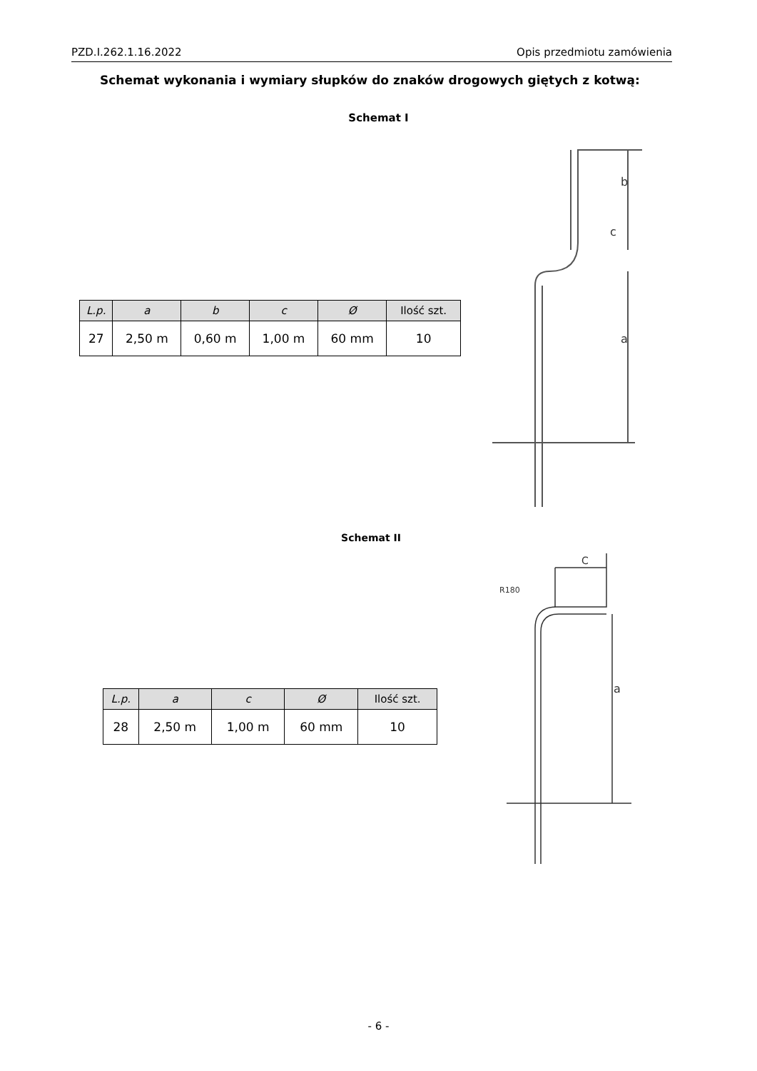PZD.I.262.1.16.2022 Opis przedmiotu zamówienia
Schemat wykonania i wymiary słupków do znaków drogowych giętych z kotwą:
Schemat I
| L.p. | a | b | c | Ø | Ilość szt. |
| --- | --- | --- | --- | --- | --- |
| 27 | 2,50 m | 0,60 m | 1,00 m | 60 mm | 10 |
c
b
a
Schemat II
| L.p. | a | c | Ø | Ilość szt. |
| --- | --- | --- | --- | --- |
| 28 | 2,50 m | 1,00 m | 60 mm | 10 |
C
R180
a
- 6 -